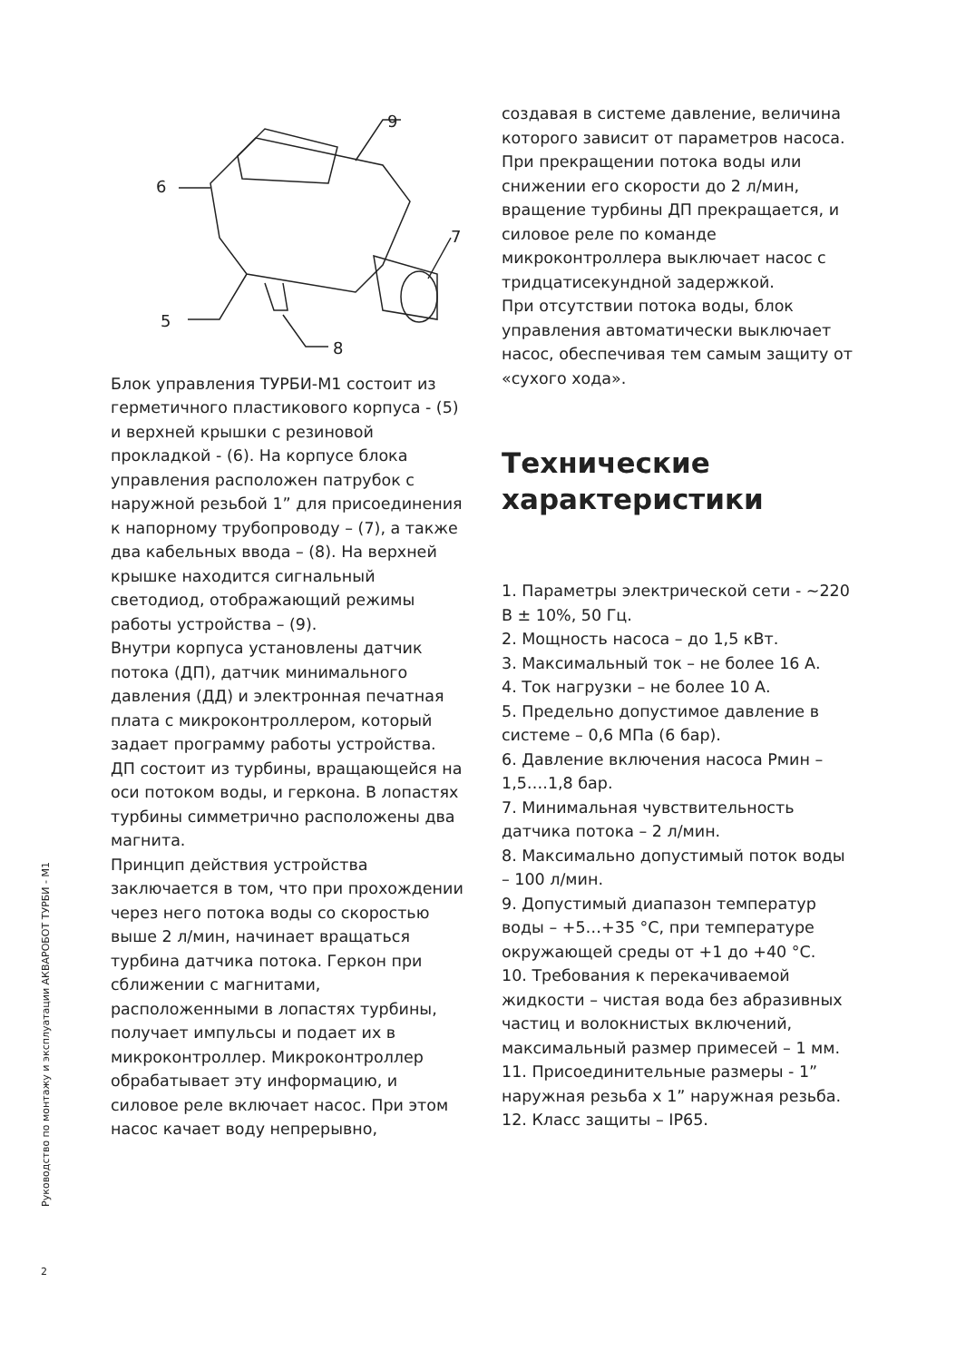Руководство по монтажу и эксплуатации АКВАРОБОТ ТУРБИ - М1
2
6
5
9
7
8
Блок управления ТУРБИ-М1 состоит из герметичного пластикового корпуса - (5) и верхней крышки с резиновой прокладкой - (6). На корпусе блока управления расположен патрубок с наружной резьбой 1” для присоединения к напорному трубопроводу – (7), а также два кабельных ввода – (8). На верхней крышке находится сигнальный светодиод, отображающий режимы работы устройства – (9).
Внутри корпуса установлены датчик потока (ДП), датчик минимального давления (ДД) и электронная печатная плата с микроконтроллером, который задает программу работы устройства. ДП состоит из турбины, вращающейся на оси потоком воды, и геркона. В лопастях турбины симметрично расположены два магнита.
Принцип действия устройства заключается в том, что при прохождении через него потока воды со скоростью выше 2 л/мин, начинает вращаться турбина датчика потока. Геркон при сближении с магнитами, расположенными в лопастях турбины, получает импульсы и подает их в микроконтроллер. Микроконтроллер обрабатывает эту информацию, и силовое реле включает насос. При этом насос качает воду непрерывно,
создавая в системе давление, величина которого зависит от параметров насоса. При прекращении потока воды или снижении его скорости до 2 л/мин, вращение турбины ДП прекращается, и силовое реле по команде микроконтроллера выключает насос с тридцатисекундной задержкой.
При отсутствии потока воды, блок управления автоматически выключает насос, обеспечивая тем самым защиту от «сухого хода».
Технические характеристики
1. Параметры электрической сети - ~220 В ± 10%, 50 Гц.
2. Мощность насоса – до 1,5 кВт.
3. Максимальный ток – не более 16 А.
4. Ток нагрузки – не более 10 А.
5. Предельно допустимое давление в системе – 0,6 МПа (6 бар).
6. Давление включения насоса Рмин – 1,5….1,8 бар.
7. Минимальная чувствительность датчика потока – 2 л/мин.
8. Максимально допустимый поток воды – 100 л/мин.
9. Допустимый диапазон температур воды – +5…+35 °С, при температуре окружающей среды от +1 до +40 °С.
10. Требования к перекачиваемой жидкости – чистая вода без абразивных частиц и волокнистых включений, максимальный размер примесей – 1 мм.
11. Присоединительные размеры - 1” наружная резьба х 1” наружная резьба.
12. Класс защиты – IP65.